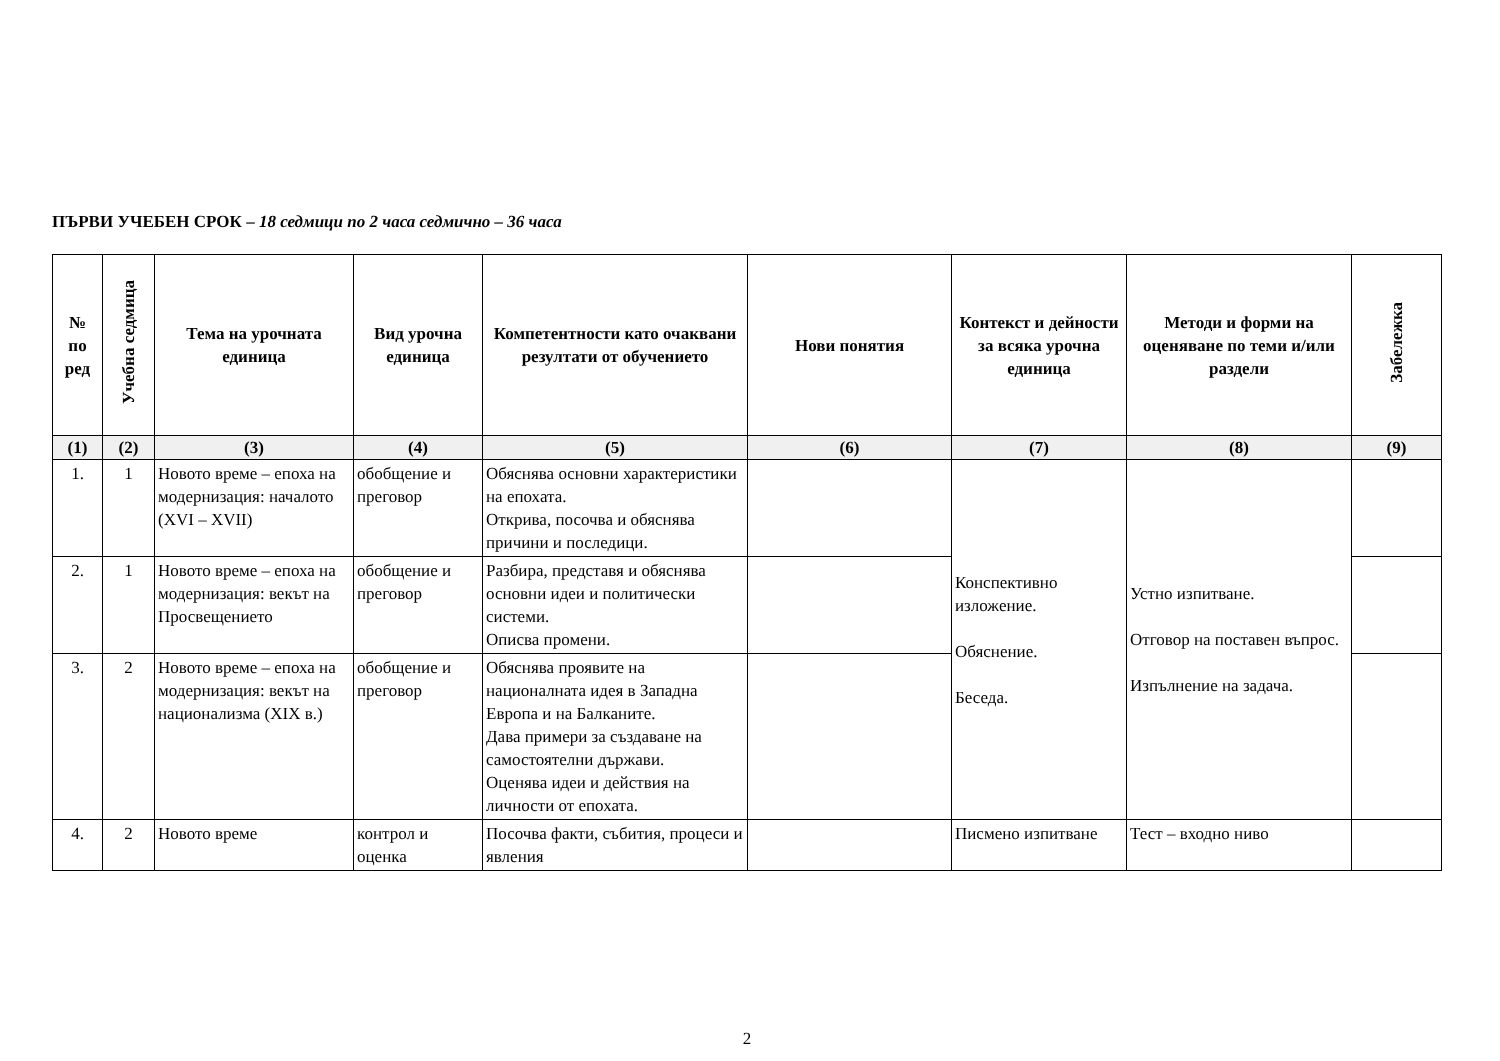ПЪРВИ УЧЕБЕН СРОК – 18 седмици по 2 часа седмично – 36 часа
| № по ред | Учебна седмица | Тема на урочната единица | Вид урочна единица | Компетентности като очаквани резултати от обучението | Нови понятия | Контекст и дейности за всяка урочна единица | Методи и форми на оценяване по теми и/или раздели | Забележка |
| --- | --- | --- | --- | --- | --- | --- | --- | --- |
| (1) | (2) | (3) | (4) | (5) | (6) | (7) | (8) | (9) |
| 1. | 1 | Новото време – епоха на модернизация: началото (XVI – XVII) | обобщение и преговор | Обяснява основни характеристики на епохата. Открива, посочва и обяснява причини и последици. | | Конспективно изложение. Обяснение. Беседа. | Устно изпитване. Отговор на поставен въпрос. Изпълнение на задача. | |
| 2. | 1 | Новото време – епоха на модернизация: векът на Просвещението | обобщение и преговор | Разбира, представя и обяснява основни идеи и политически системи. Описва промени. | | | | |
| 3. | 2 | Новото време – епоха на модернизация: векът на национализма (XIX в.) | обобщение и преговор | Обяснява проявите на националната идея в Западна Европа и на Балканите. Дава примери за създаване на самостоятелни държави. Оценява идеи и действия на личности от епохата. | | | | |
| 4. | 2 | Новото време | контрол и оценка | Посочва факти, събития, процеси и явления | | Писмено изпитване | Тест – входно ниво | |
2